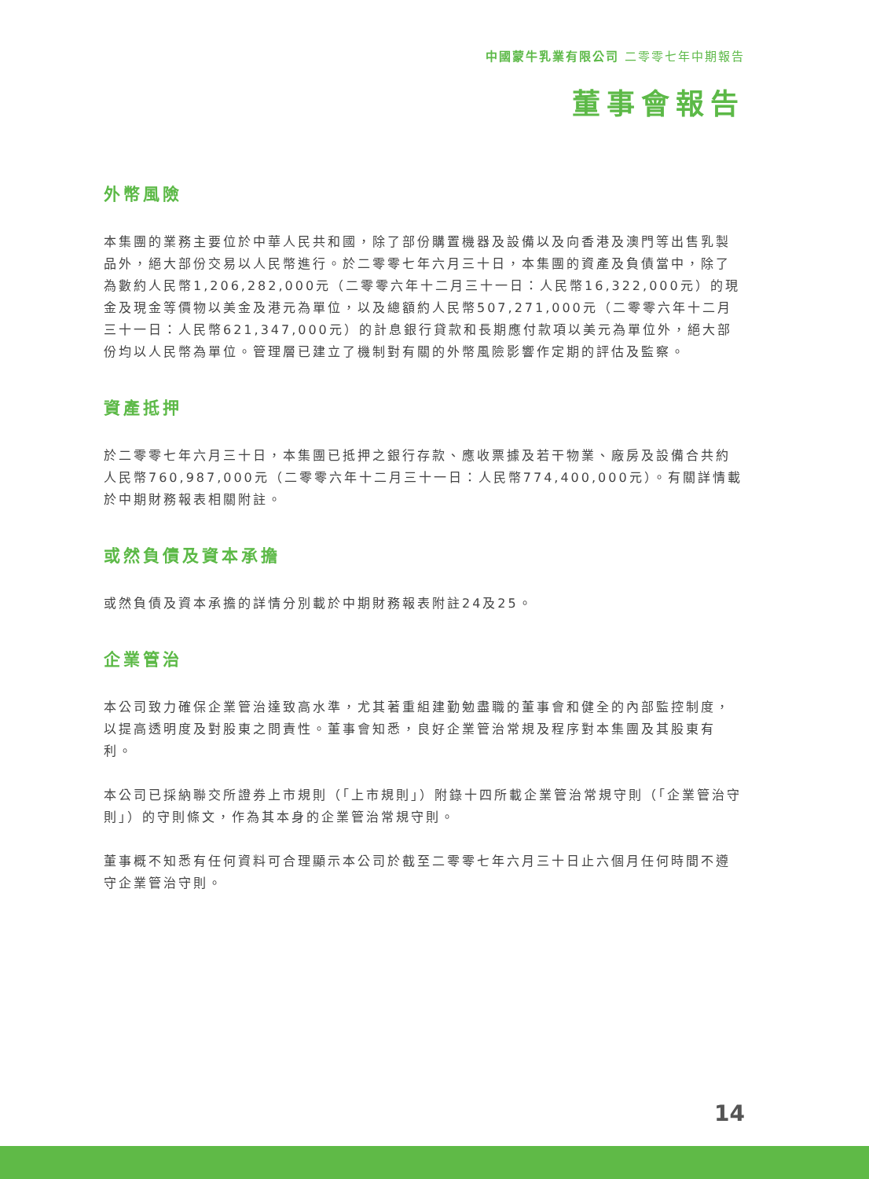中國蒙牛乳業有限公司 二零零七年中期報告
董事會報告
外幣風險
本集團的業務主要位於中華人民共和國，除了部份購置機器及設備以及向香港及澳門等出售乳製品外，絕大部份交易以人民幣進行。於二零零七年六月三十日，本集團的資產及負債當中，除了為數約人民幣1,206,282,000元（二零零六年十二月三十一日：人民幣16,322,000元）的現金及現金等價物以美金及港元為單位，以及總額約人民幣507,271,000元（二零零六年十二月三十一日：人民幣621,347,000元）的計息銀行貸款和長期應付款項以美元為單位外，絕大部份均以人民幣為單位。管理層已建立了機制對有關的外幣風險影響作定期的評估及監察。
資產抵押
於二零零七年六月三十日，本集團已抵押之銀行存款、應收票據及若干物業、廠房及設備合共約人民幣760,987,000元（二零零六年十二月三十一日：人民幣774,400,000元）。有關詳情載於中期財務報表相關附註。
或然負債及資本承擔
或然負債及資本承擔的詳情分別載於中期財務報表附註24及25。
企業管治
本公司致力確保企業管治達致高水準，尤其著重組建勤勉盡職的董事會和健全的內部監控制度，以提高透明度及對股東之問責性。董事會知悉，良好企業管治常規及程序對本集團及其股東有利。
本公司已採納聯交所證券上市規則（「上市規則」）附錄十四所載企業管治常規守則（「企業管治守則」）的守則條文，作為其本身的企業管治常規守則。
董事概不知悉有任何資料可合理顯示本公司於截至二零零七年六月三十日止六個月任何時間不遵守企業管治守則。
14